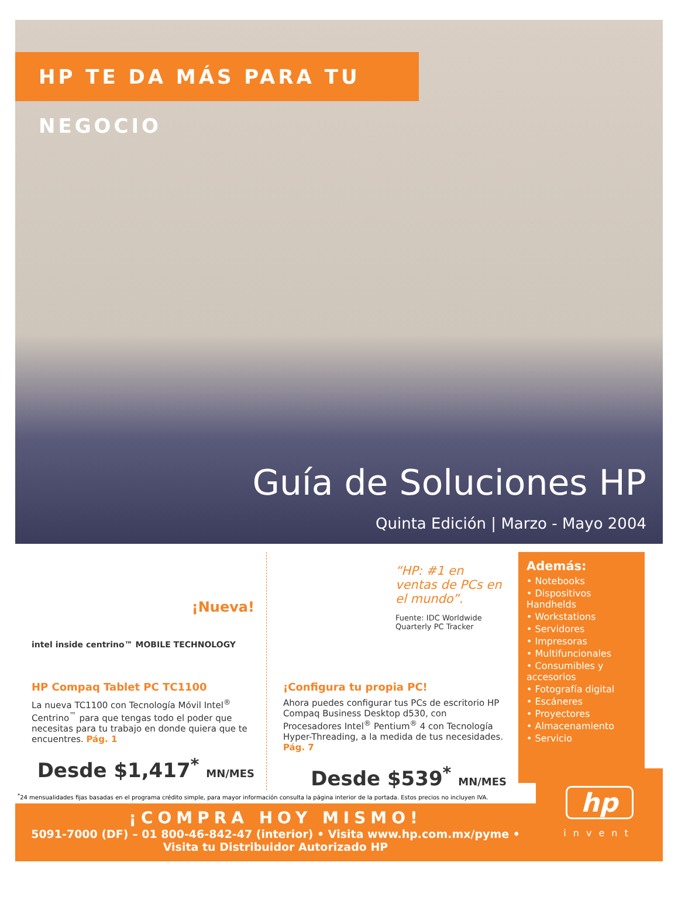HP TE DA MÁS PARA TU NEGOCIO
Guía de Soluciones HP
Quinta Edición | Marzo - Mayo 2004
¡Nueva!
intel inside centrino™ MOBILE TECHNOLOGY
HP Compaq Tablet PC TC1100
La nueva TC1100 con Tecnología Móvil Intel<sup>®</sup> Centrino<sup>™</sup> para que tengas todo el poder que necesitas para tu trabajo en donde quiera que te encuentres. Pág. 1
Desde $1,417<sup>*</sup> MN/MES
“HP: #1 en ventas de PCs en el mundo”.
Fuente: IDC Worldwide Quarterly PC Tracker
¡Configura tu propia PC!
Ahora puedes configurar tus PCs de escritorio HP Compaq Business Desktop d530, con Procesadores Intel<sup>®</sup> Pentium<sup>®</sup> 4 con Tecnología Hyper-Threading, a la medida de tus necesidades. Pág. 7
Desde $539<sup>*</sup> MN/MES
Además:
• Notebooks
• Dispositivos Handhelds
• Workstations
• Servidores
• Impresoras
• Multifuncionales
• Consumibles y accesorios
• Fotografía digital
• Escáneres
• Proyectores
• Almacenamiento
• Servicio
<sup>*</sup> 24 mensualidades fijas basadas en el programa crédito simple, para mayor información consulta la página interior de la portada. Estos precios no incluyen IVA.
¡COMPRA HOY MISMO!
5091-7000 (DF) – 01 800-46-842-47 (interior) • Visita www.hp.com.mx/pyme •
Visita tu Distribuidor Autorizado HP
hp
invent